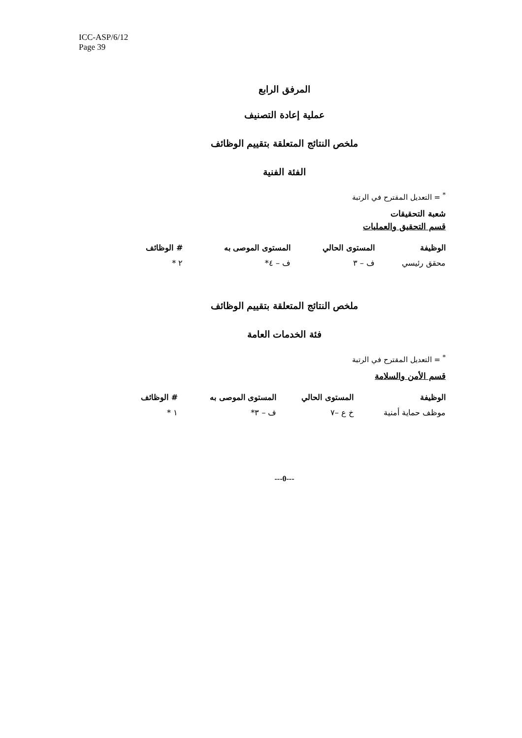ICC-ASP/6/12
Page 39
المرفق الرابع
عملية إعادة التصنيف
ملخص النتائج المتعلقة بتقييم الوظائف
الفئة الفنية
<sup>*</sup> = التعديل المقترح في الرتبة
شعبة التحقيقات
قسم التحقيق والعمليات
| الوظيفة | المستوى الحالي | المستوى الموصى به | # الوظائف |
| --- | --- | --- | --- |
| محقق رئيسي | ف – ٣ | ف – ٤* | ٢ * |
ملخص النتائج المتعلقة بتقييم الوظائف
فئة الخدمات العامة
<sup>*</sup> = التعديل المقترح في الرتبة
قسم الأمن والسلامة
| الوظيفة | المستوى الحالي | المستوى الموصى به | # الوظائف |
| --- | --- | --- | --- |
| موظف حماية أمنية | خ ع –٧ | ف – ٣* | ١ * |
---0---